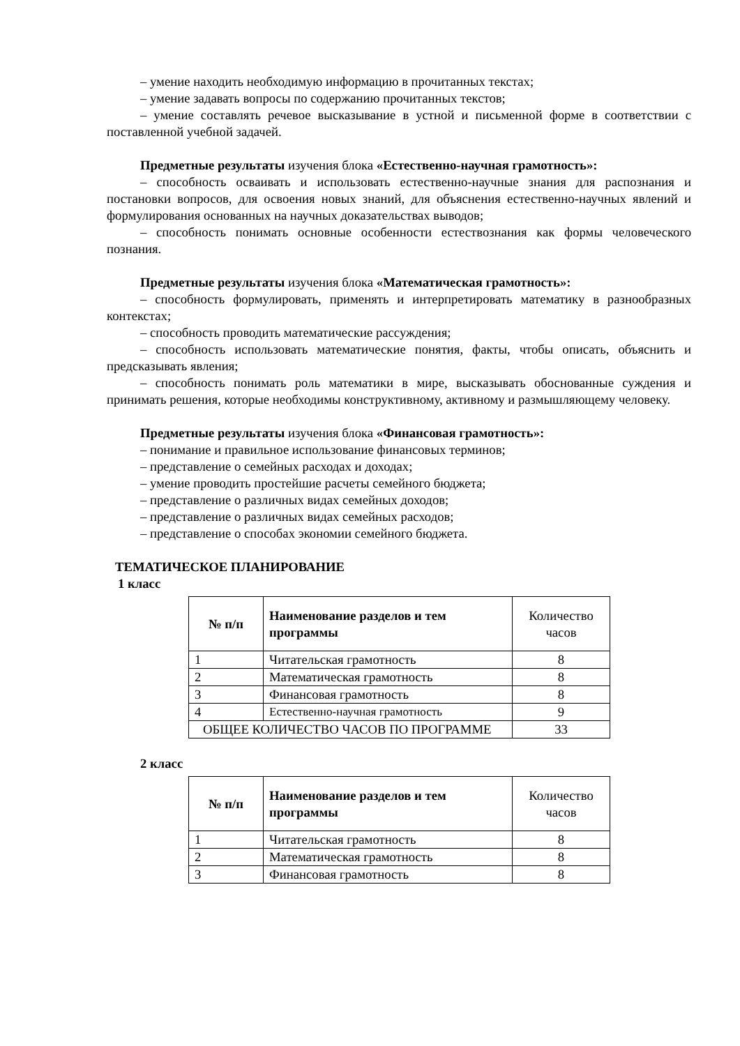– умение находить необходимую информацию в прочитанных текстах;
– умение задавать вопросы по содержанию прочитанных текстов;
– умение составлять речевое высказывание в устной и письменной форме в соответствии с поставленной учебной задачей.
Предметные результаты изучения блока «Естественно-научная грамотность»:
– способность осваивать и использовать естественно-научные знания для распознания и постановки вопросов, для освоения новых знаний, для объяснения естественно-научных явлений и формулирования основанных на научных доказательствах выводов;
– способность понимать основные особенности естествознания как формы человеческого познания.
Предметные результаты изучения блока «Математическая грамотность»:
– способность формулировать, применять и интерпретировать математику в разнообразных контекстах;
– способность проводить математические рассуждения;
– способность использовать математические понятия, факты, чтобы описать, объяснить и предсказывать явления;
– способность понимать роль математики в мире, высказывать обоснованные суждения и принимать решения, которые необходимы конструктивному, активному и размышляющему человеку.
Предметные результаты изучения блока «Финансовая грамотность»:
– понимание и правильное использование финансовых терминов;
– представление о семейных расходах и доходах;
– умение проводить простейшие расчеты семейного бюджета;
– представление о различных видах семейных доходов;
– представление о различных видах семейных расходов;
– представление о способах экономии семейного бюджета.
ТЕМАТИЧЕСКОЕ ПЛАНИРОВАНИЕ
1 класс
| № п/п | Наименование разделов и тем программы | Количество часов |
| 1 | Читательская грамотность | 8 |
| 2 | Математическая грамотность | 8 |
| 3 | Финансовая грамотность | 8 |
| 4 | Естественно-научная грамотность | 9 |
| ОБЩЕЕ КОЛИЧЕСТВО ЧАСОВ ПО ПРОГРАММЕ | | 33 |
2 класс
| № п/п | Наименование разделов и тем программы | Количество часов |
| 1 | Читательская грамотность | 8 |
| 2 | Математическая грамотность | 8 |
| 3 | Финансовая грамотность | 8 |